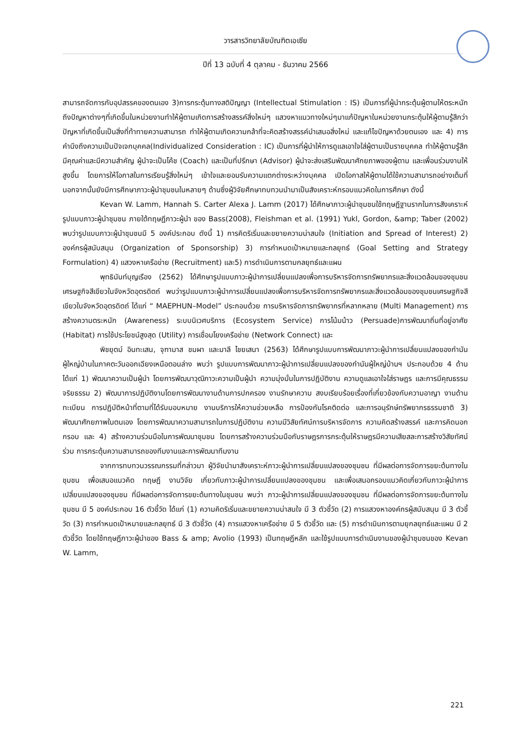วารสารวิทยาลัยบัณฑิตเอเซีย
ปีที่ 13 ฉบับที่ 4 ตุลาคม - ธันวาคม 2566
สามารถจัดการกับอุปสรรคของตนเอง 3)การกระตุ้นทางสติปัญญา (Intellectual Stimulation : IS) เป็นการที่ผู้นำกระตุ้นผู้ตามให้ตระหนักถึงปัญหาต่างๆที่เกิดขึ้นในหน่วยงานทำให้ผู้ตามเกิดการสร้างสรรค์สิ่งใหม่ๆ แสวงหาแนวทางใหม่ๆมาแก้ปัญหาในหน่วยงานกระตุ้นให้ผู้ตามรู้สึกว่าปัญหาที่เกิดขึ้นเป็นสิ่งที่ท้าทายความสามารถ ทำให้ผู้ตามเกิดความกล้าที่จะคิดสร้างสรรค์นำเสนอสิ่งใหม่ และแก้ไขปัญหาด้วยตนเอง และ 4) การคำนึงถึงความเป็นปัจเจกบุคคล(Individualized Consideration : IC) เป็นการที่ผู้นำให้การดูแลเอาใจใส่ผู้ตามเป็นรายบุคคล ทำให้ผู้ตามรู้สึกมีคุณค่าและมีความสำคัญ ผู้นำจะเป็นโค้ช (Coach) และเป็นที่ปรึกษา (Advisor) ผู้นำจะส่งเสริมพัฒนาศักยภาพของผู้ตาม และเพื่อนร่วมงานให้สูงขึ้น โดยการให้โอกาสในการเรียนรู้สิ่งใหม่ๆ เข้าใจและยอมรับความแตกต่างระหว่างบุคคล เปิดโอกาสให้ผู้ตามได้ใช้ความสามารถอย่างเต็มที่ นอกจากนั้นยังมีการศึกษาภาวะผู้นำชุมชนในหลายๆ ด้านซึ่งผู้วิจัยศึกษาทบทวนนำมาเป็นสังเคราะห์กรอบแนวคิดในการศึกษา ดังนี้
Kevan W. Lamm, Hannah S. Carter Alexa J. Lamm (2017) ได้ศึกษาภาวะผู้นำชุมชนใช้ทฤษฎีฐานรากในการสังเคราะห์รูปแบบภาวะผู้นำชุมชน ภายใต้ทฤษฎีภาวะผู้นำ ของ Bass(2008), Fleishman et al. (1991) Yukl, Gordon, &amp; Taber (2002) พบว่ารูปแบบภาวะผู้นำชุมชนมี 5 องค์ประกอบ ดังนี้ 1) การคิดริเริ่มและขยายความน่าสนใจ (Initiation and Spread of Interest) 2) องค์กรผู้สนับสนุน (Organization of Sponsorship) 3) การกำหนดเป้าหมายและกลยุทธ์ (Goal Setting and Strategy Formulation) 4) แสวงหาเครือข่าย (Recruitment) และ5) การดำเนินการตามกลยุทธ์และแผน
พุทธินันท์บุญเรือง (2562) ได้ศึกษารูปแบบภาวะผู้นำการเปลี่ยนแปลงเพื่อการบริหารจัดการทรัพยากรและสิ่งแวดล้อมของชุมชนเศรษฐกิจสีเขียวในจังหวัดอุตรดิตถ์ พบว่ารูปแบบภาวะผู้นำการเปลี่ยนแปลงเพื่อการบริหารจัดการทรัพยากรและสิ่งแวดล้อมของชุมชนเศรษฐกิจสีเขียวในจังหวัดอุตรดิตถ์ ได้แก่ “ MAEPHUN–Model” ประกอบด้วย การบริหารจัดการทรัพยากรที่หลากหลาย (Multi Management) การสร้างความตระหนัก (Awareness) ระบบนิเวศบริการ (Ecosystem Service) การโน้มน้าว (Persuade)การพัฒนาถิ่นที่อยู่อาศัย (Habitat) การใช้ประโยชน์สูงสุด (Utility) การเชื่อมโยงเครือข่าย (Network Connect) และ
พิชยุตม์ อินทะเสน, จุฑามาส ชมผา และมาลี ไชยเสนา (2563) ได้ศึกษารูปแบบการพัฒนาภาวะผู้นำการเปลี่ยนแปลงของกำนันผู้ใหญ่บ้านในภาคตะวันออกเฉียงเหนือตอนล่าง พบว่า รูปแบบการพัฒนาภาวะผู้นำการเปลี่ยนแปลงของกำนันผู้ใหญ่บ้านฯ ประกอบด้วย 4 ด้าน ได้แก่ 1) พัฒนาความเป็นผู้นำ โดยการพัฒนาวุฒิภาวะความเป็นผู้นำ ความมุ่งมั่นในการปฏิบัติงาน ความดูแลเอาใจใส่ราษฎร และการมีคุณธรรมจริยธรรม 2) พัฒนาการปฏิบัติงานโดยการพัฒนางานด้านการปกครอง งานรักษาความ สงบเรียบร้อยเรื่องที่เกี่ยวข้องกับความอาญา งานด้านทะเบียน การปฏิบัติหน้าที่ตามที่ได้รับมอบหมาย งานบริการให้ความช่วยเหลือ การป้องกันโรคติดต่อ และการอนุรักษ์ทรัพยากรธรรมชาติ 3) พัฒนาศักยภาพในตนเอง โดยการพัฒนาความสามารถในการปฏิบัติงาน ความมีวิสัยทัศน์การบริหารจัดการ ความคิดสร้างสรรค์ และการคิดนอกกรอบ และ 4) สร้างความร่วมมือในการพัฒนาชุมชน โดยการสร้างความร่วมมือกับราษฎรการกระตุ้นให้ราษฎรมีความเสียสละการสร้างวิสัยทัศน์ร่วม การกระตุ้นความสามารถของทีมงานและการพัฒนาทีมงาน
จากการทบทวนวรรณกรรมที่กล่าวมา ผู้วิจัยนำมาสังเคราะห์ภาวะผู้นำการเปลี่ยนแปลงของชุมชน ที่มีผลต่อการจัดการขยะต้นทางในชุมชน เพื่อเสนอแนวคิด ทฤษฎี งานวิจัย เกี่ยวกับภาวะผู้นำการเปลี่ยนแปลงของชุมชน และเพื่อเสนอกรอบแนวคิดเกี่ยวกับภาวะผู้นำการเปลี่ยนแปลงของชุมชน ที่มีผลต่อการจัดการขยะต้นทางในชุมชน พบว่า ภาวะผู้นำการเปลี่ยนแปลงของชุมชน ที่มีผลต่อการจัดการขยะต้นทางในชุมชน มี 5 องค์ประกอบ 16 ตัวชี้วัด ได้แก่ (1) ความคิดริเริ่มและขยายความน่าสนใจ มี 3 ตัวชี้วัด (2) การแสวงหาองค์กรผู้สนับสนุน มี 3 ตัวชี้วัด (3) การกำหนดเป้าหมายและกลยุทธ์ มี 3 ตัวชี้วัด (4) การแสวงหาเครือข่าย มี 5 ตัวชี้วัด และ (5) การดำเนินการตามยุกลยุทธ์และแผน มี 2 ตัวชี้วัด โดยใช้ทฤษฎีภาวะผู้นำของ Bass & amp; Avolio (1993) เป็นทฤษฎีหลัก และใช้รูปแบบการดำเนินงานของผู้นำชุมชนของ Kevan W. Lamm,
221